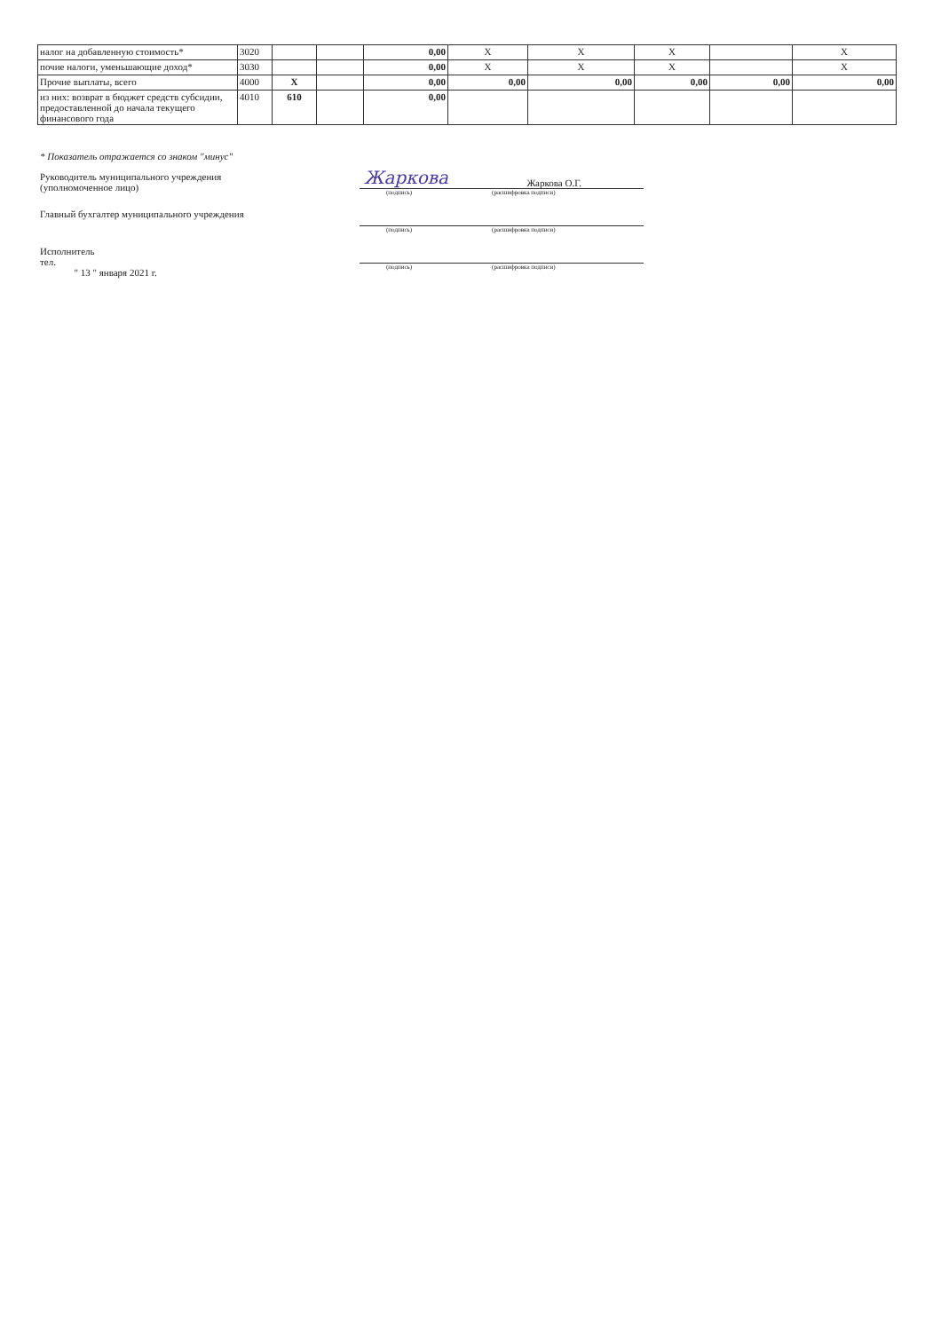| налог на добавленную стоимость* | 3020 | | | 0,00 | X | X | X | | X |
| почие налоги, уменьшающие доход* | 3030 | | | 0,00 | X | X | X | | X |
| Прочие выплаты, всего | 4000 | X | | 0,00 | 0,00 | 0,00 | 0,00 | 0,00 | 0,00 |
| из них: возврат в бюджет средств субсидии, предоставленной до начала текущего финансового года | 4010 | 610 | | 0,00 | | | | | |
* Показатель отражается со знаком "минус"
Руководитель муниципального учреждения
(уполномоченное лицо)
Жаркова Жаркова О.Г.
(подпись) (расшифровка подписи)
Главный бухгалтер муниципального учреждения
(подпись) (расшифровка подписи)
Исполнитель
тел.
" 13 " января 2021 г.
(подпись) (расшифровка подписи)